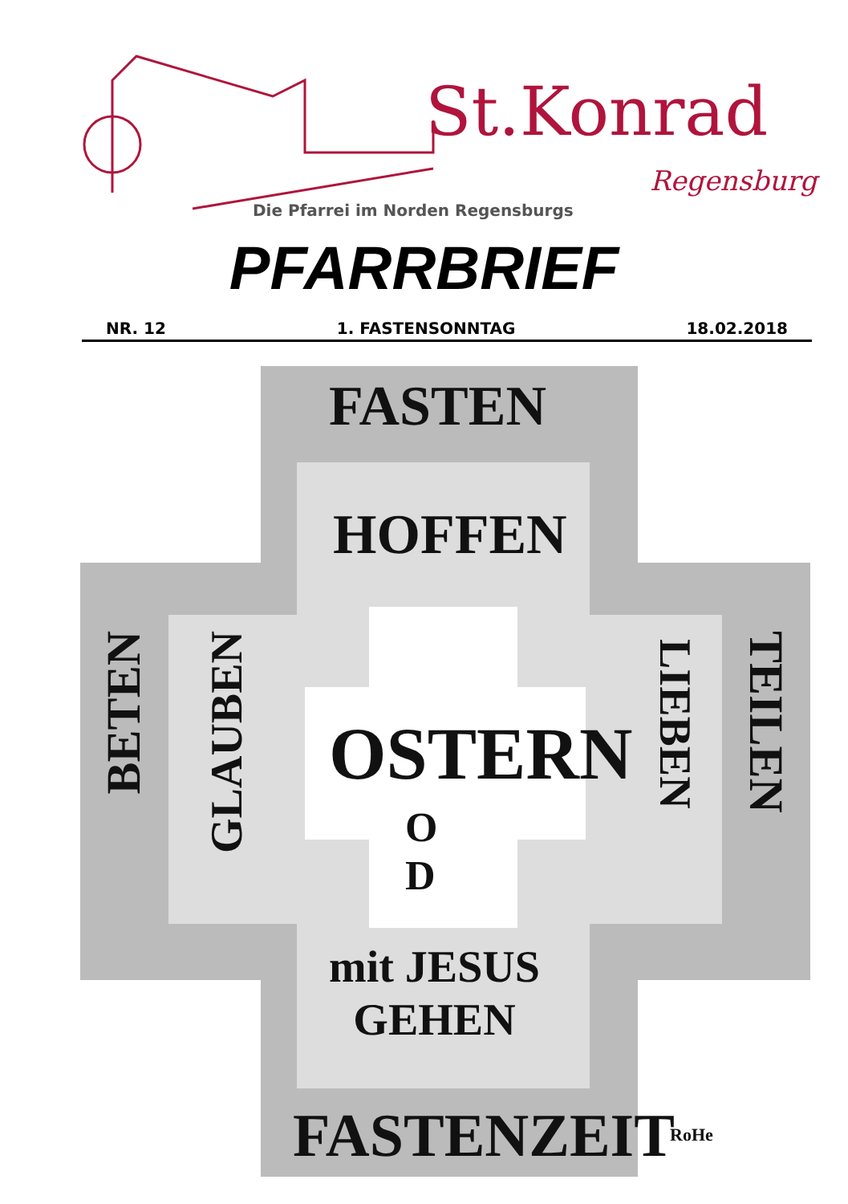St.Konrad
Regensburg
Die Pfarrei im Norden Regensburgs
PFARRBRIEF
NR. 12 1. FASTENSONNTAG 18.02.2018
FASTEN
HOFFEN
BETEN
GLAUBEN
OSTERN
O
D
LIEBEN
TEILEN
mit JESUS
GEHEN
FASTENZEIT RoHe